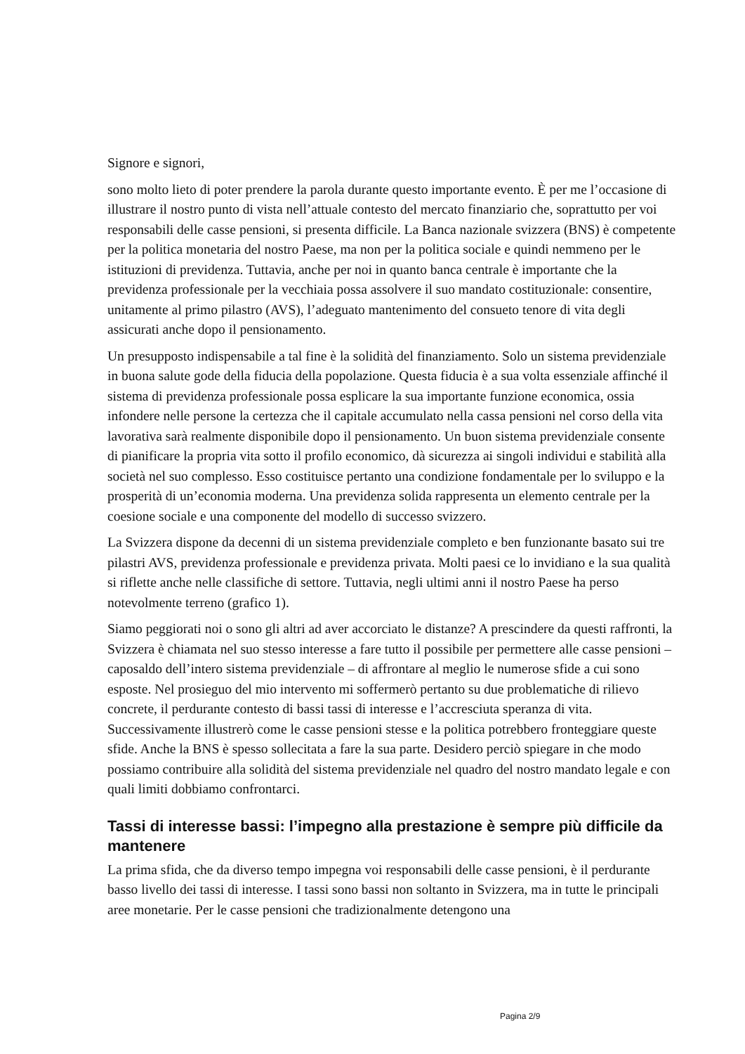Signore e signori,
sono molto lieto di poter prendere la parola durante questo importante evento. È per me l’occasione di illustrare il nostro punto di vista nell’attuale contesto del mercato finanziario che, soprattutto per voi responsabili delle casse pensioni, si presenta difficile. La Banca nazionale svizzera (BNS) è competente per la politica monetaria del nostro Paese, ma non per la politica sociale e quindi nemmeno per le istituzioni di previdenza. Tuttavia, anche per noi in quanto banca centrale è importante che la previdenza professionale per la vecchiaia possa assolvere il suo mandato costituzionale: consentire, unitamente al primo pilastro (AVS), l’adeguato mantenimento del consueto tenore di vita degli assicurati anche dopo il pensionamento.
Un presupposto indispensabile a tal fine è la solidità del finanziamento. Solo un sistema previdenziale in buona salute gode della fiducia della popolazione. Questa fiducia è a sua volta essenziale affinché il sistema di previdenza professionale possa esplicare la sua importante funzione economica, ossia infondere nelle persone la certezza che il capitale accumulato nella cassa pensioni nel corso della vita lavorativa sarà realmente disponibile dopo il pensionamento. Un buon sistema previdenziale consente di pianificare la propria vita sotto il profilo economico, dà sicurezza ai singoli individui e stabilità alla società nel suo complesso. Esso costituisce pertanto una condizione fondamentale per lo sviluppo e la prosperità di un’economia moderna. Una previdenza solida rappresenta un elemento centrale per la coesione sociale e una componente del modello di successo svizzero.
La Svizzera dispone da decenni di un sistema previdenziale completo e ben funzionante basato sui tre pilastri AVS, previdenza professionale e previdenza privata. Molti paesi ce lo invidiano e la sua qualità si riflette anche nelle classifiche di settore. Tuttavia, negli ultimi anni il nostro Paese ha perso notevolmente terreno (grafico 1).
Siamo peggiorati noi o sono gli altri ad aver accorciato le distanze? A prescindere da questi raffronti, la Svizzera è chiamata nel suo stesso interesse a fare tutto il possibile per permettere alle casse pensioni – caposaldo dell’intero sistema previdenziale – di affrontare al meglio le numerose sfide a cui sono esposte. Nel prosieguo del mio intervento mi soffermerò pertanto su due problematiche di rilievo concrete, il perdurante contesto di bassi tassi di interesse e l’accresciuta speranza di vita. Successivamente illustrerò come le casse pensioni stesse e la politica potrebbero fronteggiare queste sfide. Anche la BNS è spesso sollecitata a fare la sua parte. Desidero perciò spiegare in che modo possiamo contribuire alla solidità del sistema previdenziale nel quadro del nostro mandato legale e con quali limiti dobbiamo confrontarci.
Tassi di interesse bassi: l’impegno alla prestazione è sempre più difficile da mantenere
La prima sfida, che da diverso tempo impegna voi responsabili delle casse pensioni, è il perdurante basso livello dei tassi di interesse. I tassi sono bassi non soltanto in Svizzera, ma in tutte le principali aree monetarie. Per le casse pensioni che tradizionalmente detengono una
Pagina 2/9